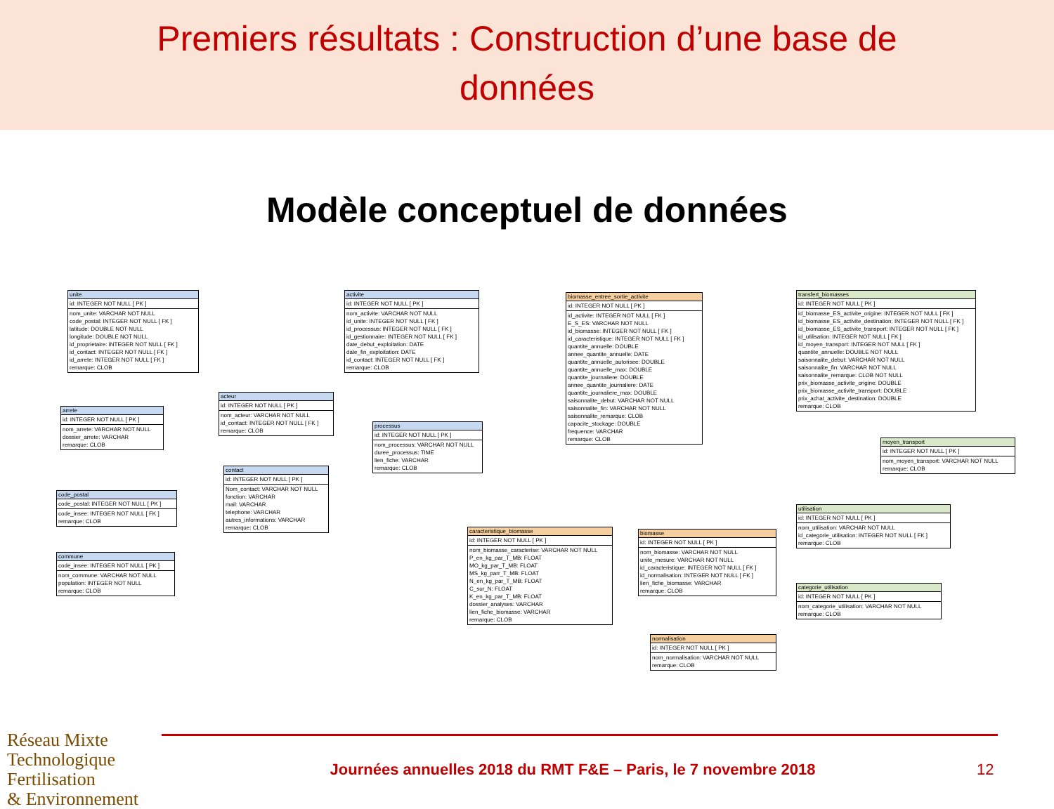Premiers résultats : Construction d’une base de
données
Modèle conceptuel de données
unite
id: INTEGER NOT NULL [ PK ]
nom_unite: VARCHAR NOT NULL
code_postal: INTEGER NOT NULL [ FK ]
latitude: DOUBLE NOT NULL
longitude: DOUBLE NOT NULL
id_proprietaire: INTEGER NOT NULL [ FK ]
id_contact: INTEGER NOT NULL [ FK ]
id_arrete: INTEGER NOT NULL [ FK ]
remarque: CLOB
activite
id: INTEGER NOT NULL [ PK ]
nom_activite: VARCHAR NOT NULL
id_unite: INTEGER NOT NULL [ FK ]
id_processus: INTEGER NOT NULL [ FK ]
id_gestionnaire: INTEGER NOT NULL [ FK ]
date_debut_exploitation: DATE
date_fin_exploitation: DATE
id_contact: INTEGER NOT NULL [ FK ]
remarque: CLOB
biomasse_entree_sortie_activite
id: INTEGER NOT NULL [ PK ]
id_activite: INTEGER NOT NULL [ FK ]
E_S_ES: VARCHAR NOT NULL
id_biomasse: INTEGER NOT NULL [ FK ]
id_caracteristique: INTEGER NOT NULL [ FK ]
quantite_annuelle: DOUBLE
annee_quantite_annuelle: DATE
quantite_annuelle_autorisee: DOUBLE
quantite_annuelle_max: DOUBLE
quantite_journaliere: DOUBLE
annee_quantite_journaliere: DATE
quantite_journaliere_max: DOUBLE
saisonnalite_debut: VARCHAR NOT NULL
saisonnalite_fin: VARCHAR NOT NULL
saisonnalite_remarque: CLOB
capacite_stockage: DOUBLE
frequence: VARCHAR
remarque: CLOB
transfert_biomasses
id: INTEGER NOT NULL [ PK ]
id_biomasse_ES_activite_origine: INTEGER NOT NULL [ FK ]
id_biomasse_ES_activite_destination: INTEGER NOT NULL [ FK ]
id_biomasse_ES_activite_transport: INTEGER NOT NULL [ FK ]
id_utilisation: INTEGER NOT NULL [ FK ]
id_moyen_transport: INTEGER NOT NULL [ FK ]
quantite_annuelle: DOUBLE NOT NULL
saisonnalite_debut: VARCHAR NOT NULL
saisonnalite_fin: VARCHAR NOT NULL
saisonnalite_remarque: CLOB NOT NULL
prix_biomasse_activite_origine: DOUBLE
prix_biomasse_activite_transport: DOUBLE
prix_achat_activite_destination: DOUBLE
remarque: CLOB
arrete
id: INTEGER NOT NULL [ PK ]
nom_arrete: VARCHAR NOT NULL
dossier_arrete: VARCHAR
remarque: CLOB
acteur
id: INTEGER NOT NULL [ PK ]
nom_acteur: VARCHAR NOT NULL
id_contact: INTEGER NOT NULL [ FK ]
remarque: CLOB
processus
id: INTEGER NOT NULL [ PK ]
nom_processus: VARCHAR NOT NULL
duree_processus: TIME
lien_fiche: VARCHAR
remarque: CLOB
moyen_transport
id: INTEGER NOT NULL [ PK ]
nom_moyen_transport: VARCHAR NOT NULL
remarque: CLOB
code_postal
code_postal: INTEGER NOT NULL [ PK ]
code_insee: INTEGER NOT NULL [ FK ]
remarque: CLOB
contact
id: INTEGER NOT NULL [ PK ]
Nom_contact: VARCHAR NOT NULL
fonction: VARCHAR
mail: VARCHAR
telephone: VARCHAR
autres_informations: VARCHAR
remarque: CLOB
utilisation
id: INTEGER NOT NULL [ PK ]
nom_utilisation: VARCHAR NOT NULL
id_categorie_utilisation: INTEGER NOT NULL [ FK ]
remarque: CLOB
commune
code_insee: INTEGER NOT NULL [ PK ]
nom_commune: VARCHAR NOT NULL
population: INTEGER NOT NULL
remarque: CLOB
caracteristique_biomasse
id: INTEGER NOT NULL [ PK ]
nom_biomasse_caracterise: VARCHAR NOT NULL
P_en_kg_par_T_MB: FLOAT
MO_kg_par_T_MB: FLOAT
MS_kg_parr_T_MB: FLOAT
N_en_kg_par_T_MB: FLOAT
C_sur_N: FLOAT
K_en_kg_par_T_MB: FLOAT
dossier_analyses: VARCHAR
lien_fiche_biomasse: VARCHAR
remarque: CLOB
biomasse
id: INTEGER NOT NULL [ PK ]
nom_biomasse: VARCHAR NOT NULL
unite_mesure: VARCHAR NOT NULL
id_caracteristique: INTEGER NOT NULL [ FK ]
id_normalisation: INTEGER NOT NULL [ FK ]
lien_fiche_biomasse: VARCHAR
remarque: CLOB
categorie_utilisation
id: INTEGER NOT NULL [ PK ]
nom_categorie_utilisation: VARCHAR NOT NULL
remarque: CLOB
normalisation
id: INTEGER NOT NULL [ PK ]
nom_normalisation: VARCHAR NOT NULL
remarque: CLOB
Réseau Mixte Technologique
Fertilisation
& Environnement
Journées annuelles 2018 du RMT F&E – Paris, le 7 novembre 2018
12